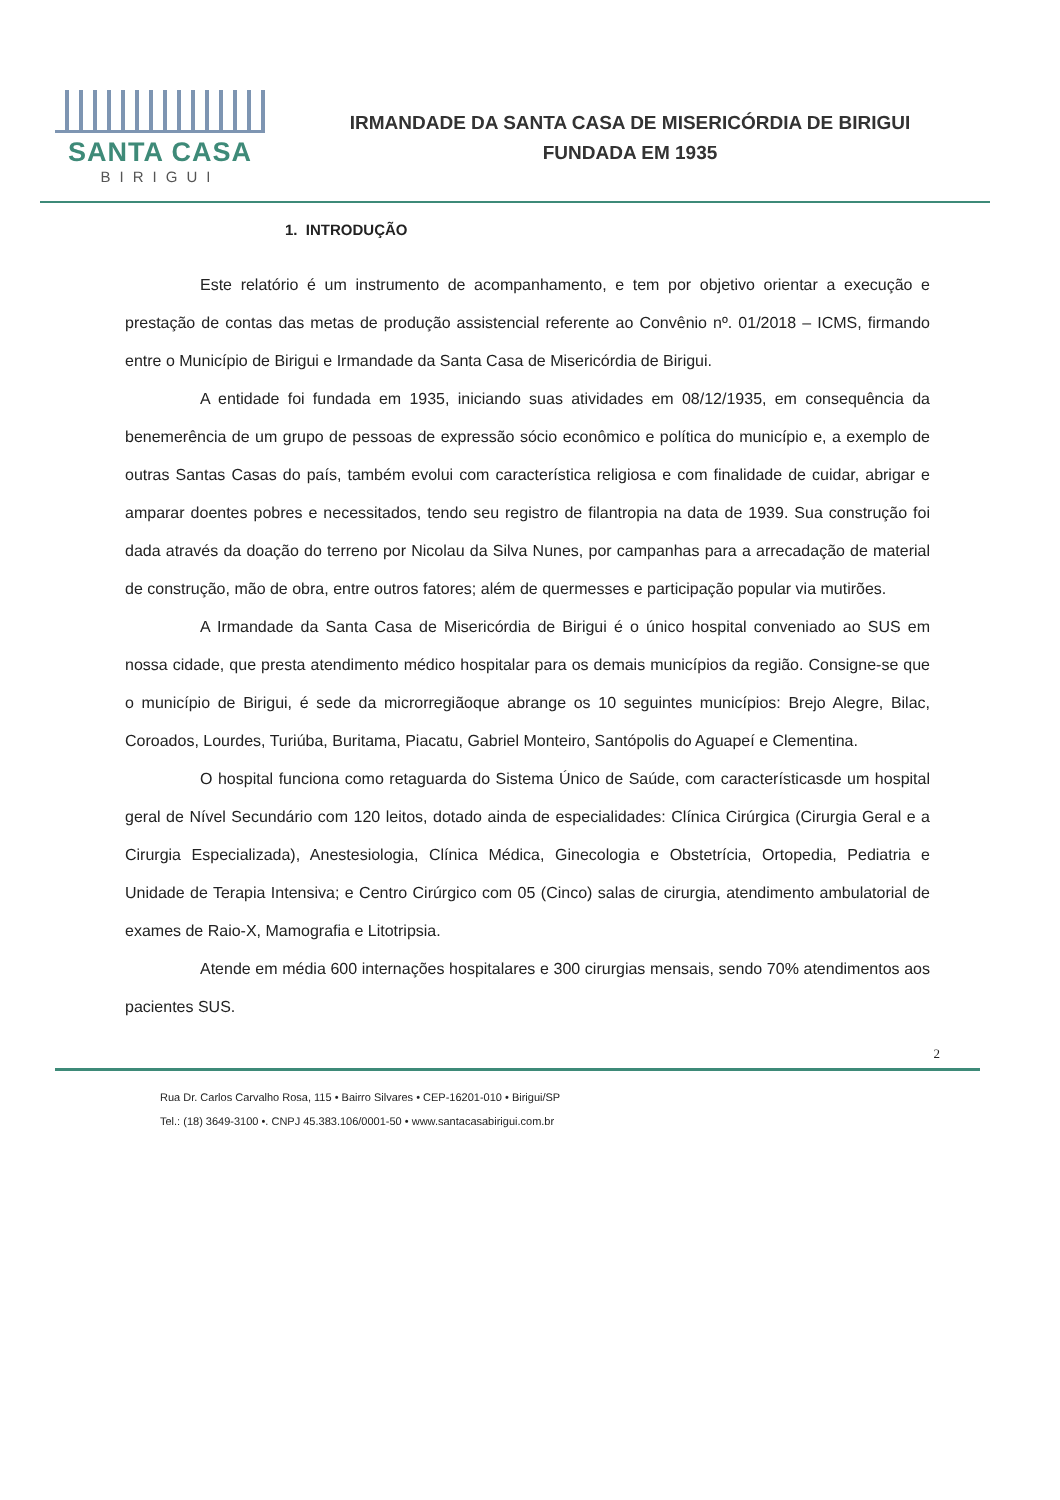SANTA CASA
BIRIGUI
IRMANDADE DA SANTA CASA DE MISERICÓRDIA DE BIRIGUI
FUNDADA EM 1935
1. INTRODUÇÃO
Este relatório é um instrumento de acompanhamento, e tem por objetivo orientar a execução e prestação de contas das metas de produção assistencial referente ao Convênio nº. 01/2018 – ICMS, firmando entre o Município de Birigui e Irmandade da Santa Casa de Misericórdia de Birigui.
A entidade foi fundada em 1935, iniciando suas atividades em 08/12/1935, em consequência da benemerência de um grupo de pessoas de expressão sócio econômico e política do município e, a exemplo de outras Santas Casas do país, também evolui com característica religiosa e com finalidade de cuidar, abrigar e amparar doentes pobres e necessitados, tendo seu registro de filantropia na data de 1939. Sua construção foi dada através da doação do terreno por Nicolau da Silva Nunes, por campanhas para a arrecadação de material de construção, mão de obra, entre outros fatores; além de quermesses e participação popular via mutirões.
A Irmandade da Santa Casa de Misericórdia de Birigui é o único hospital conveniado ao SUS em nossa cidade, que presta atendimento médico hospitalar para os demais municípios da região. Consigne-se que o município de Birigui, é sede da microrregiãoque abrange os 10 seguintes municípios: Brejo Alegre, Bilac, Coroados, Lourdes, Turiúba, Buritama, Piacatu, Gabriel Monteiro, Santópolis do Aguapeí e Clementina.
O hospital funciona como retaguarda do Sistema Único de Saúde, com característicasde um hospital geral de Nível Secundário com 120 leitos, dotado ainda de especialidades: Clínica Cirúrgica (Cirurgia Geral e a Cirurgia Especializada), Anestesiologia, Clínica Médica, Ginecologia e Obstetrícia, Ortopedia, Pediatria e Unidade de Terapia Intensiva; e Centro Cirúrgico com 05 (Cinco) salas de cirurgia, atendimento ambulatorial de exames de Raio-X, Mamografia e Litotripsia.
Atende em média 600 internações hospitalares e 300 cirurgias mensais, sendo 70% atendimentos aos pacientes SUS.
2
Rua Dr. Carlos Carvalho Rosa, 115 • Bairro Silvares • CEP-16201-010 • Birigui/SP
Tel.: (18) 3649-3100 •. CNPJ 45.383.106/0001-50 • www.santacasabirigui.com.br